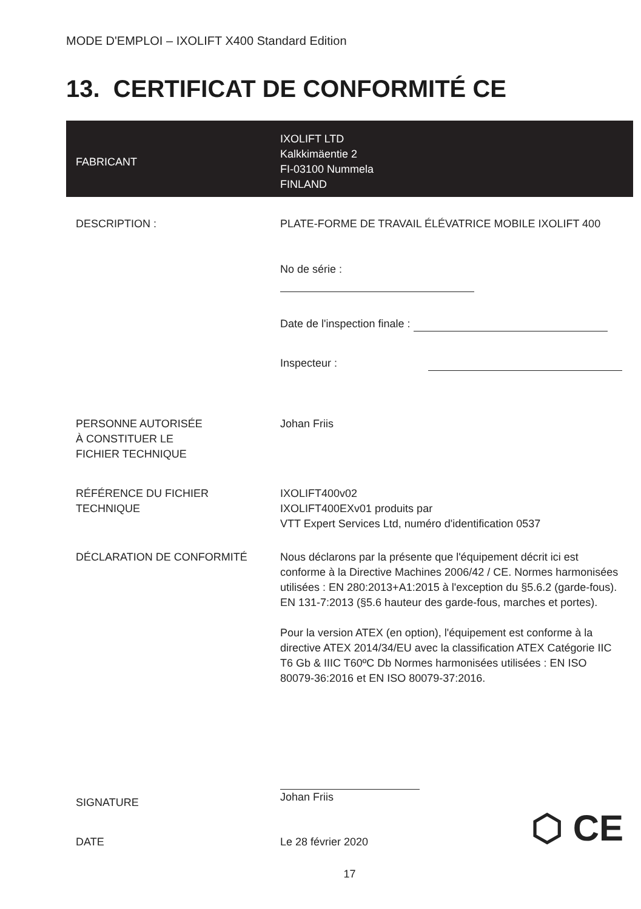MODE D'EMPLOI – IXOLIFT X400 Standard Edition
13. CERTIFICAT DE CONFORMITÉ CE
| FABRICANT | IXOLIFT LTD Kalkkimäentie 2 FI-03100 Nummela FINLAND |
| DESCRIPTION : | PLATE-FORME DE TRAVAIL ÉLÉVATRICE MOBILE IXOLIFT 400 |
| | No de série : |
| | Date de l'inspection finale : |
| | Inspecteur : |
| PERSONNE AUTORISÉE À CONSTITUER LE FICHIER TECHNIQUE | Johan Friis |
| RÉFÉRENCE DU FICHIER TECHNIQUE | IXOLIFT400v02 IXOLIFT400EXv01 produits par VTT Expert Services Ltd, numéro d'identification 0537 |
| DÉCLARATION DE CONFORMITÉ | Nous déclarons par la présente que l'équipement décrit ici est conforme à la Directive Machines 2006/42 / CE. Normes harmonisées utilisées : EN 280:2013+A1:2015 à l'exception du §5.6.2 (garde-fous). EN 131-7:2013 (§5.6 hauteur des garde-fous, marches et portes). Pour la version ATEX (en option), l'équipement est conforme à la directive ATEX 2014/34/EU avec la classification ATEX Catégorie IIC T6 Gb & IIIC T60ºC Db Normes harmonisées utilisées : EN ISO 80079-36:2016 et EN ISO 80079-37:2016. |
| SIGNATURE | Johan Friis |
| DATE | Le 28 février 2020 ⬡ CE |
17